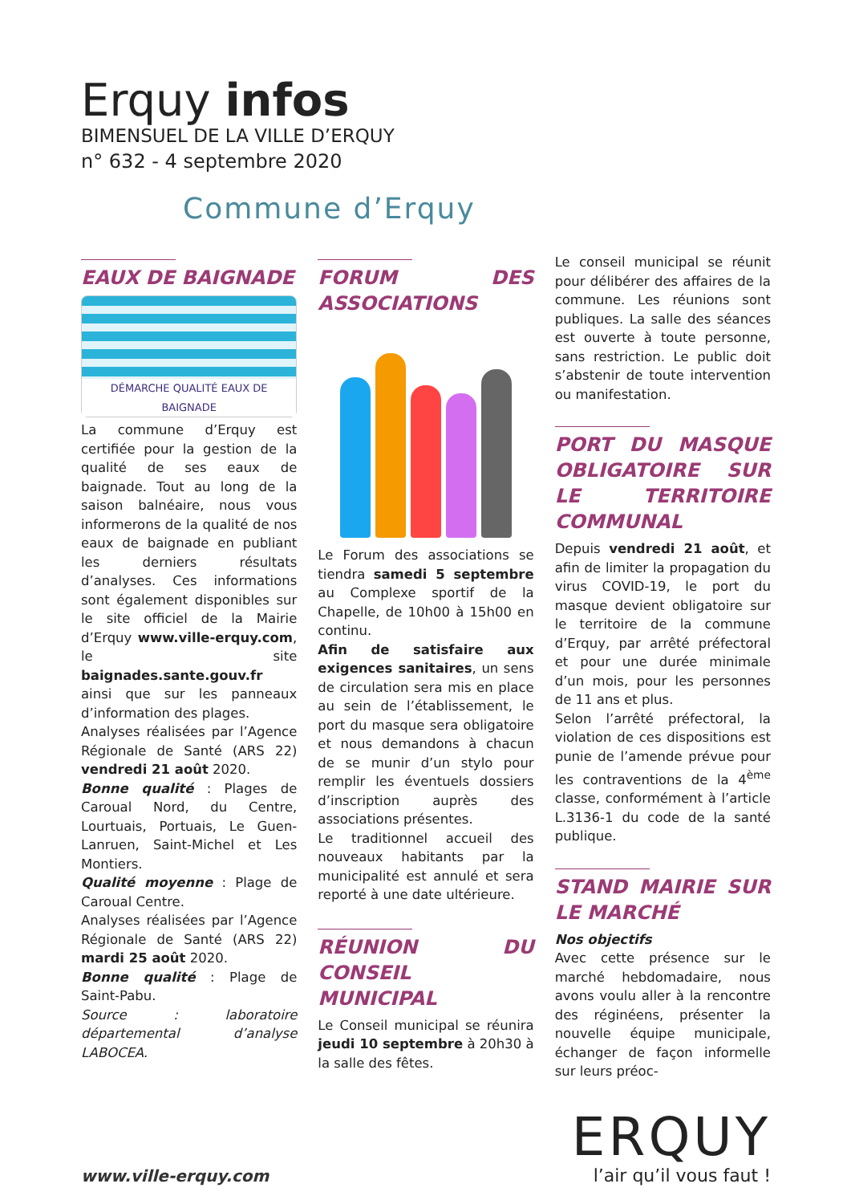Erquy infos
BIMENSUEL DE LA VILLE D’ERQUY
n° 632 - 4 septembre 2020
Commune d’Erquy
EAUX DE BAIGNADE
DÉMARCHE QUALITÉ EAUX DE BAIGNADE
La commune d’Erquy est certifiée pour la gestion de la qualité de ses eaux de baignade. Tout au long de la saison balnéaire, nous vous informerons de la qualité de nos eaux de baignade en publiant les derniers résultats d’analyses. Ces informations sont également disponibles sur le site officiel de la Mairie d’Erquy www.ville-erquy.com, le site baignades.sante.gouv.fr ainsi que sur les panneaux d’information des plages.
Analyses réalisées par l’Agence Régionale de Santé (ARS 22) vendredi 21 août 2020.
Bonne qualité : Plages de Caroual Nord, du Centre, Lourtuais, Portuais, Le Guen-Lanruen, Saint-Michel et Les Montiers.
Qualité moyenne : Plage de Caroual Centre.
Analyses réalisées par l’Agence Régionale de Santé (ARS 22) mardi 25 août 2020.
Bonne qualité : Plage de Saint-Pabu.
Source : laboratoire départemental d’analyse LABOCEA.
FORUM DES ASSOCIATIONS
Le Forum des associations se tiendra samedi 5 septembre au Complexe sportif de la Chapelle, de 10h00 à 15h00 en continu.
Afin de satisfaire aux exigences sanitaires, un sens de circulation sera mis en place au sein de l’établissement, le port du masque sera obligatoire et nous demandons à chacun de se munir d’un stylo pour remplir les éventuels dossiers d’inscription auprès des associations présentes.
Le traditionnel accueil des nouveaux habitants par la municipalité est annulé et sera reporté à une date ultérieure.
RÉUNION DU CONSEIL MUNICIPAL
Le Conseil municipal se réunira jeudi 10 septembre à 20h30 à la salle des fêtes.
Le conseil municipal se réunit pour délibérer des affaires de la commune. Les réunions sont publiques. La salle des séances est ouverte à toute personne, sans restriction. Le public doit s’abstenir de toute intervention ou manifestation.
PORT DU MASQUE OBLIGATOIRE SUR LE TERRITOIRE COMMUNAL
Depuis vendredi 21 août, et afin de limiter la propagation du virus COVID-19, le port du masque devient obligatoire sur le territoire de la commune d’Erquy, par arrêté préfectoral et pour une durée minimale d’un mois, pour les personnes de 11 ans et plus.
Selon l’arrêté préfectoral, la violation de ces dispositions est punie de l’amende prévue pour les contraventions de la 4<sup>ème</sup> classe, conformément à l’article L.3136-1 du code de la santé publique.
STAND MAIRIE SUR LE MARCHÉ
Nos objectifs
Avec cette présence sur le marché hebdomadaire, nous avons voulu aller à la rencontre des réginéens, présenter la nouvelle équipe municipale, échanger de façon informelle sur leurs préoc-
www.ville-erquy.com
ERQUY
l’air qu’il vous faut !